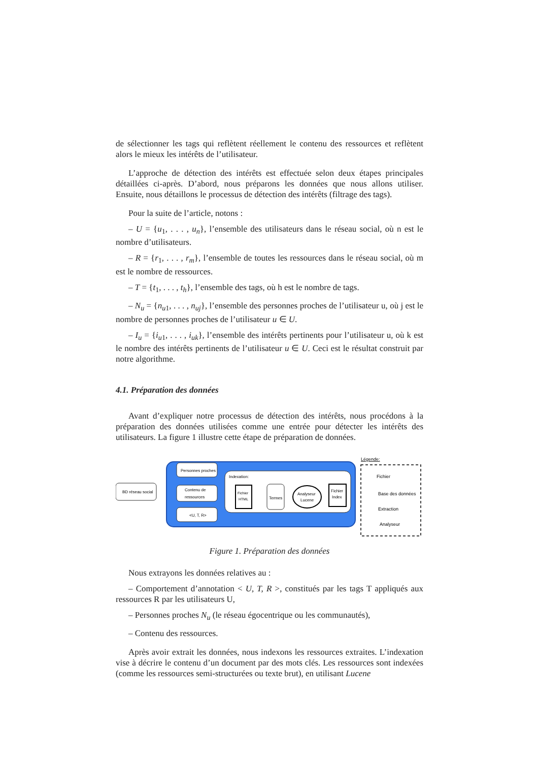de sélectionner les tags qui reflètent réellement le contenu des ressources et reflètent alors le mieux les intérêts de l’utilisateur.
L’approche de détection des intérêts est effectuée selon deux étapes principales détaillées ci-après. D’abord, nous préparons les données que nous allons utiliser. Ensuite, nous détaillons le processus de détection des intérêts (filtrage des tags).
Pour la suite de l’article, notons :
– U = {u<sub>1</sub>, . . . , u<sub>n</sub>}, l’ensemble des utilisateurs dans le réseau social, où n est le nombre d’utilisateurs.
– R = {r<sub>1</sub>, . . . , r<sub>m</sub>}, l’ensemble de toutes les ressources dans le réseau social, où m est le nombre de ressources.
– T = {t<sub>1</sub>, . . . , t<sub>h</sub>}, l’ensemble des tags, où h est le nombre de tags.
– N<sub>u</sub> = {n<sub>u1</sub>, . . . , n<sub>uj</sub>}, l’ensemble des personnes proches de l’utilisateur u, où j est le nombre de personnes proches de l’utilisateur u ∈ U.
– I<sub>u</sub> = {i<sub>u1</sub>, . . . , i<sub>uk</sub>}, l’ensemble des intérêts pertinents pour l’utilisateur u, où k est le nombre des intérêts pertinents de l’utilisateur u ∈ U. Ceci est le résultat construit par notre algorithme.
4.1. Préparation des données
Avant d’expliquer notre processus de détection des intérêts, nous procédons à la préparation des données utilisées comme une entrée pour détecter les intérêts des utilisateurs. La figure 1 illustre cette étape de préparation de données.
Indexation:
BD réseau social
Personnes proches
Contenu de
ressources
<U, T, R>
Fichier
HTML
Termes
Analyseur
Lucene
Fichier
Index
Légende:
Fichier
Base des données
Extraction
Analyseur
Figure 1. Préparation des données
Nous extrayons les données relatives au :
– Comportement d’annotation < U, T, R >, constitués par les tags T appliqués aux ressources R par les utilisateurs U,
– Personnes proches N<sub>u</sub> (le réseau égocentrique ou les communautés),
– Contenu des ressources.
Après avoir extrait les données, nous indexons les ressources extraites. L’indexation vise à décrire le contenu d’un document par des mots clés. Les ressources sont indexées (comme les ressources semi-structurées ou texte brut), en utilisant Lucene